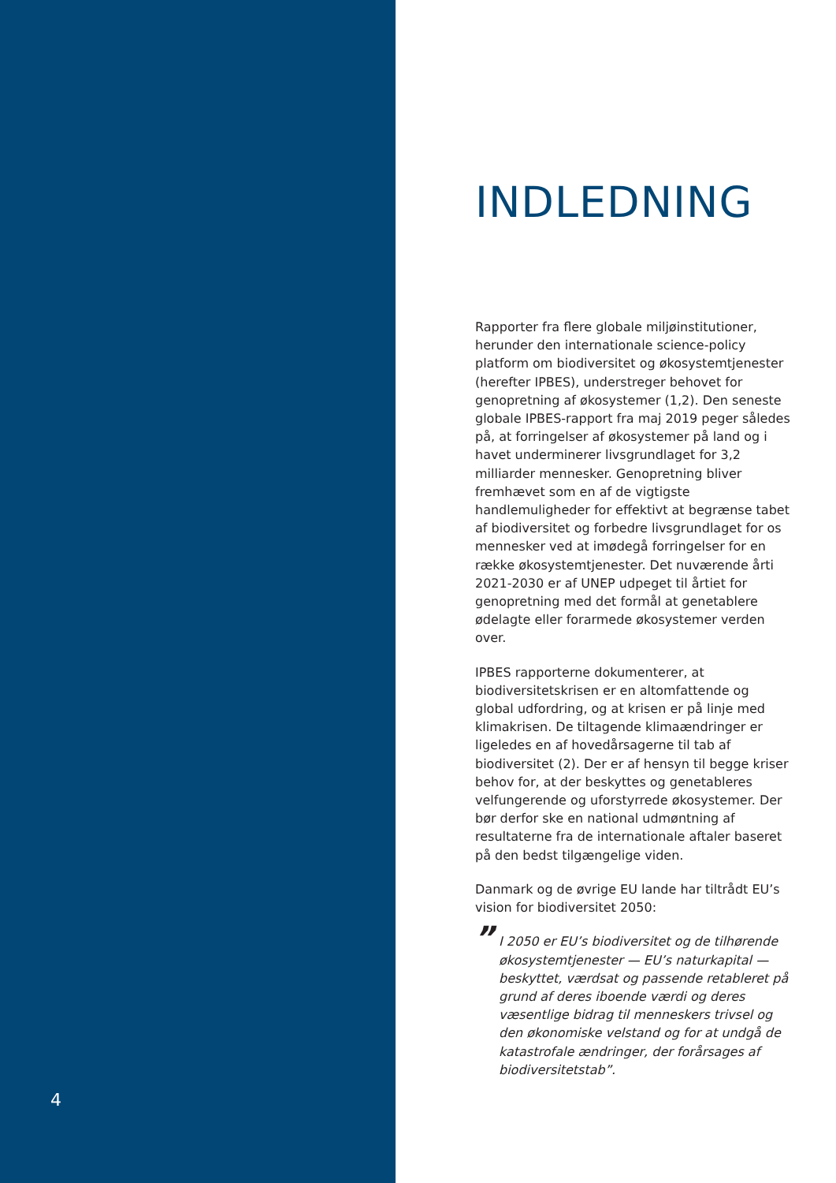INDLEDNING
Rapporter fra flere globale miljøinstitutioner, herunder den internationale science-policy platform om biodiversitet og økosystemtjenester (herefter IPBES), understreger behovet for genopretning af økosystemer (1,2). Den seneste globale IPBES-rapport fra maj 2019 peger således på, at forringelser af økosystemer på land og i havet underminerer livsgrundlaget for 3,2 milliarder mennesker. Genopretning bliver fremhævet som en af de vigtigste handlemuligheder for effektivt at begrænse tabet af biodiversitet og forbedre livsgrundlaget for os mennesker ved at imødegå forringelser for en række økosystemtjenester. Det nuværende årti 2021-2030 er af UNEP udpeget til årtiet for genopretning med det formål at genetablere ødelagte eller forarmede økosystemer verden over.
IPBES rapporterne dokumenterer, at biodiversitetskrisen er en altomfattende og global udfordring, og at krisen er på linje med klimakrisen. De tiltagende klimaændringer er ligeledes en af hovedårsagerne til tab af biodiversitet (2). Der er af hensyn til begge kriser behov for, at der beskyttes og genetableres velfungerende og uforstyrrede økosystemer. Der bør derfor ske en national udmøntning af resultaterne fra de internationale aftaler baseret på den bedst tilgængelige viden.
Danmark og de øvrige EU lande har tiltrådt EU’s vision for biodiversitet 2050:
” I 2050 er EU’s biodiversitet og de tilhørende økosystemtjenester — EU’s naturkapital — beskyttet, værdsat og passende retableret på grund af deres iboende værdi og deres væsentlige bidrag til menneskers trivsel og den økonomiske velstand og for at undgå de katastrofale ændringer, der forårsages af biodiversitetstab”.
4